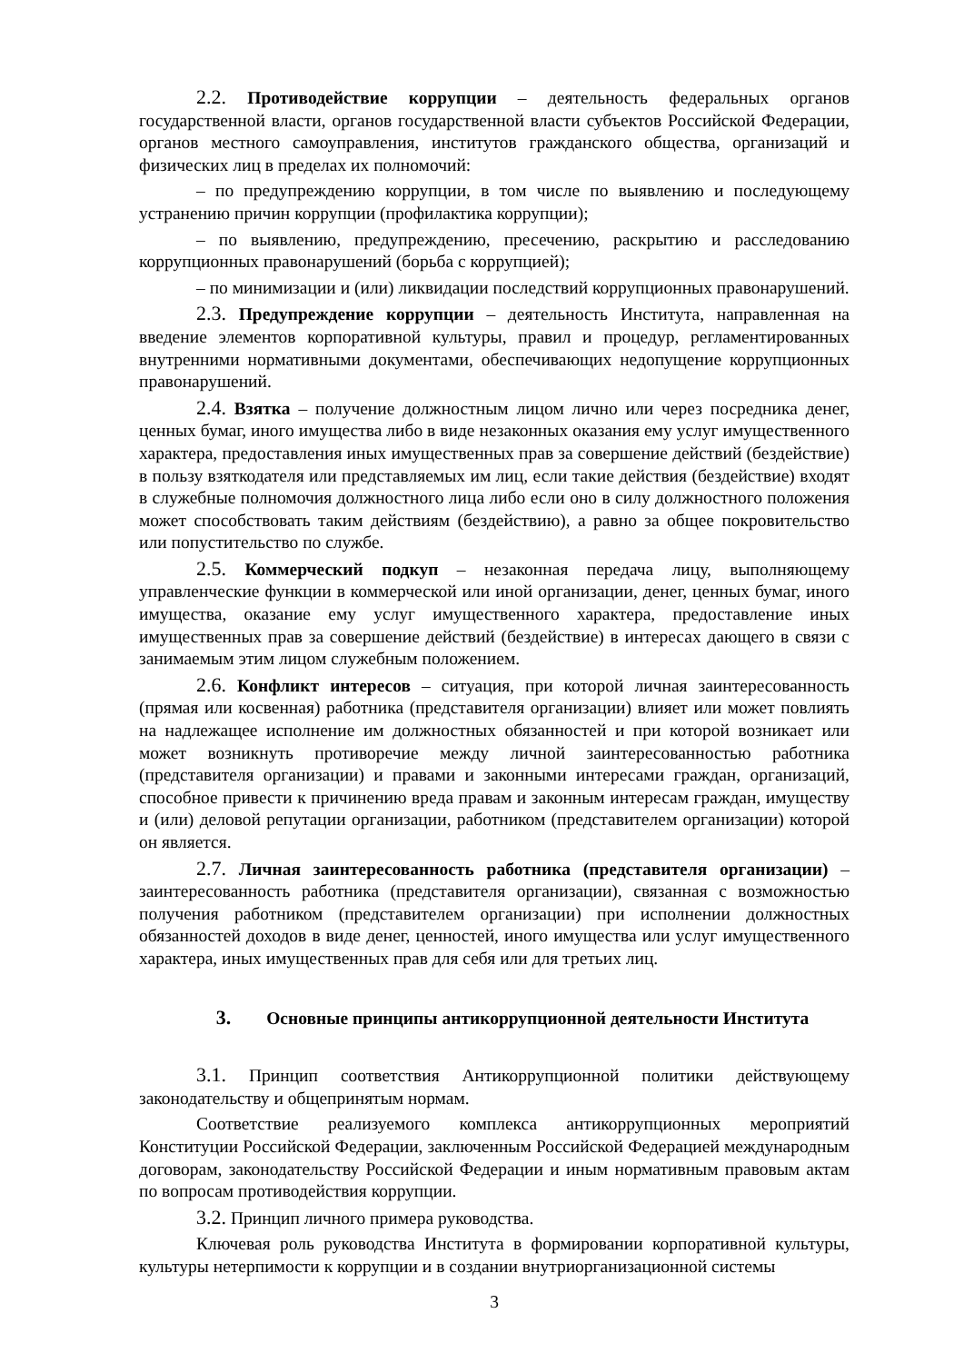2.2. Противодействие коррупции – деятельность федеральных органов государственной власти, органов государственной власти субъектов Российской Федерации, органов местного самоуправления, институтов гражданского общества, организаций и физических лиц в пределах их полномочий:
– по предупреждению коррупции, в том числе по выявлению и последующему устранению причин коррупции (профилактика коррупции);
– по выявлению, предупреждению, пресечению, раскрытию и расследованию коррупционных правонарушений (борьба с коррупцией);
– по минимизации и (или) ликвидации последствий коррупционных правонарушений.
2.3. Предупреждение коррупции – деятельность Института, направленная на введение элементов корпоративной культуры, правил и процедур, регламентированных внутренними нормативными документами, обеспечивающих недопущение коррупционных правонарушений.
2.4. Взятка – получение должностным лицом лично или через посредника денег, ценных бумаг, иного имущества либо в виде незаконных оказания ему услуг имущественного характера, предоставления иных имущественных прав за совершение действий (бездействие) в пользу взяткодателя или представляемых им лиц, если такие действия (бездействие) входят в служебные полномочия должностного лица либо если оно в силу должностного положения может способствовать таким действиям (бездействию), а равно за общее покровительство или попустительство по службе.
2.5. Коммерческий подкуп – незаконная передача лицу, выполняющему управленческие функции в коммерческой или иной организации, денег, ценных бумаг, иного имущества, оказание ему услуг имущественного характера, предоставление иных имущественных прав за совершение действий (бездействие) в интересах дающего в связи с занимаемым этим лицом служебным положением.
2.6. Конфликт интересов – ситуация, при которой личная заинтересованность (прямая или косвенная) работника (представителя организации) влияет или может повлиять на надлежащее исполнение им должностных обязанностей и при которой возникает или может возникнуть противоречие между личной заинтересованностью работника (представителя организации) и правами и законными интересами граждан, организаций, способное привести к причинению вреда правам и законным интересам граждан, имуществу и (или) деловой репутации организации, работником (представителем организации) которой он является.
2.7. Личная заинтересованность работника (представителя организации) – заинтересованность работника (представителя организации), связанная с возможностью получения работником (представителем организации) при исполнении должностных обязанностей доходов в виде денег, ценностей, иного имущества или услуг имущественного характера, иных имущественных прав для себя или для третьих лиц.
3. Основные принципы антикоррупционной деятельности Института
3.1. Принцип соответствия Антикоррупционной политики действующему законодательству и общепринятым нормам.
Соответствие реализуемого комплекса антикоррупционных мероприятий Конституции Российской Федерации, заключенным Российской Федерацией международным договорам, законодательству Российской Федерации и иным нормативным правовым актам по вопросам противодействия коррупции.
3.2. Принцип личного примера руководства.
Ключевая роль руководства Института в формировании корпоративной культуры, культуры нетерпимости к коррупции и в создании внутриорганизационной системы
3